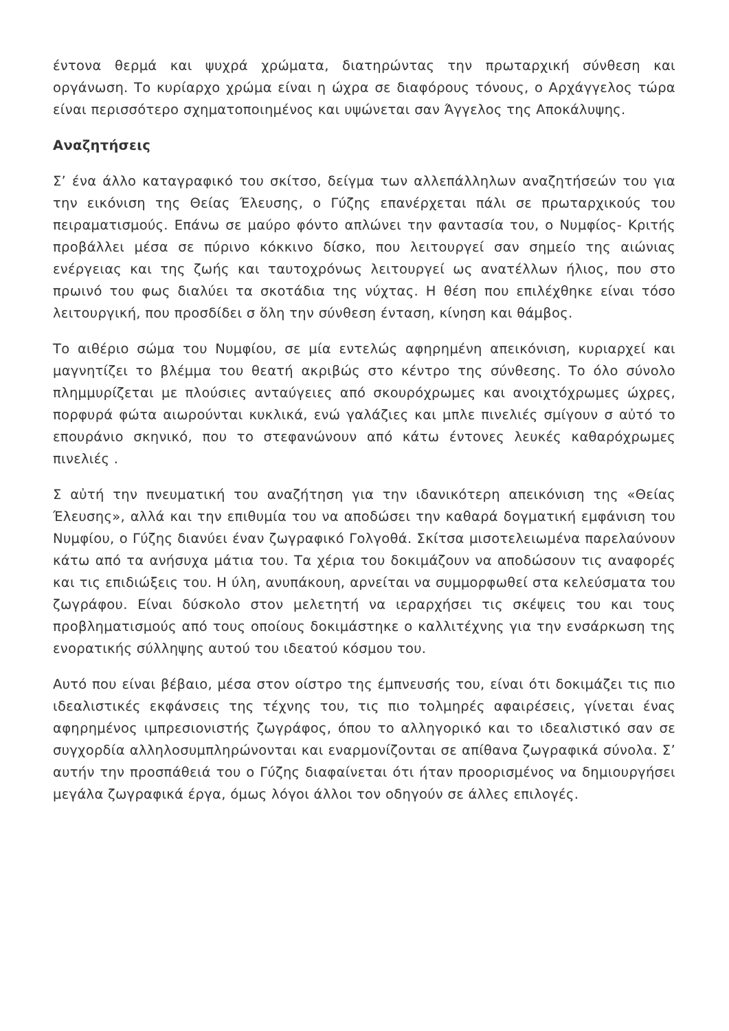έντονα θερμά και ψυχρά χρώματα, διατηρώντας την πρωταρχική σύνθεση και οργάνωση. Το κυρίαρχο χρώμα είναι η ώχρα σε διαφόρους τόνους, ο Αρχάγγελος τώρα είναι περισσότερο σχηματοποιημένος και υψώνεται σαν Άγγελος της Αποκάλυψης.
Αναζητήσεις
Σ’ ένα άλλο καταγραφικό του σκίτσο, δείγμα των αλλεπάλληλων αναζητήσεών του για την εικόνιση της Θείας Έλευσης, ο Γύζης επανέρχεται πάλι σε πρωταρχικούς του πειραματισμούς. Επάνω σε μαύρο φόντο απλώνει την φαντασία του, ο Νυμφίος- Κριτής προβάλλει μέσα σε πύρινο κόκκινο δίσκο, που λειτουργεί σαν σημείο της αιώνιας ενέργειας και της ζωής και ταυτοχρόνως λειτουργεί ως ανατέλλων ήλιος, που στο πρωινό του φως διαλύει τα σκοτάδια της νύχτας. Η θέση που επιλέχθηκε είναι τόσο λειτουργική, που προσδίδει σ ὅλη την σύνθεση ένταση, κίνηση και θάμβος.
Το αιθέριο σώμα του Νυμφίου, σε μία εντελώς αφηρημένη απεικόνιση, κυριαρχεί και μαγνητίζει το βλέμμα του θεατή ακριβώς στο κέντρο της σύνθεσης. Το όλο σύνολο πλημμυρίζεται με πλούσιες ανταύγειες από σκουρόχρωμες και ανοιχτόχρωμες ώχρες, πορφυρά φώτα αιωρούνται κυκλικά, ενώ γαλάζιες και μπλε πινελιές σμίγουν σ αὐτό το επουράνιο σκηνικό, που το στεφανώνουν από κάτω έντονες λευκές καθαρόχρωμες πινελιές .
Σ αὐτή την πνευματική του αναζήτηση για την ιδανικότερη απεικόνιση της «Θείας Έλευσης», αλλά και την επιθυμία του να αποδώσει την καθαρά δογματική εμφάνιση του Νυμφίου, ο Γύζης διανύει έναν ζωγραφικό Γολγοθά. Σκίτσα μισοτελειωμένα παρελαύνουν κάτω από τα ανήσυχα μάτια του. Τα χέρια του δοκιμάζουν να αποδώσουν τις αναφορές και τις επιδιώξεις του. Η ύλη, ανυπάκουη, αρνείται να συμμορφωθεί στα κελεύσματα του ζωγράφου. Είναι δύσκολο στον μελετητή να ιεραρχήσει τις σκέψεις του και τους προβληματισμούς από τους οποίους δοκιμάστηκε ο καλλιτέχνης για την ενσάρκωση της ενορατικής σύλληψης αυτού του ιδεατού κόσμου του.
Αυτό που είναι βέβαιο, μέσα στον οίστρο της έμπνευσής του, είναι ότι δοκιμάζει τις πιο ιδεαλιστικές εκφάνσεις της τέχνης του, τις πιο τολμηρές αφαιρέσεις, γίνεται ένας αφηρημένος ιμπρεσιονιστής ζωγράφος, όπου το αλληγορικό και το ιδεαλιστικό σαν σε συγχορδία αλληλοσυμπληρώνονται και εναρμονίζονται σε απίθανα ζωγραφικά σύνολα. Σ’ αυτήν την προσπάθειά του ο Γύζης διαφαίνεται ότι ήταν προορισμένος να δημιουργήσει μεγάλα ζωγραφικά έργα, όμως λόγοι άλλοι τον οδηγούν σε άλλες επιλογές.